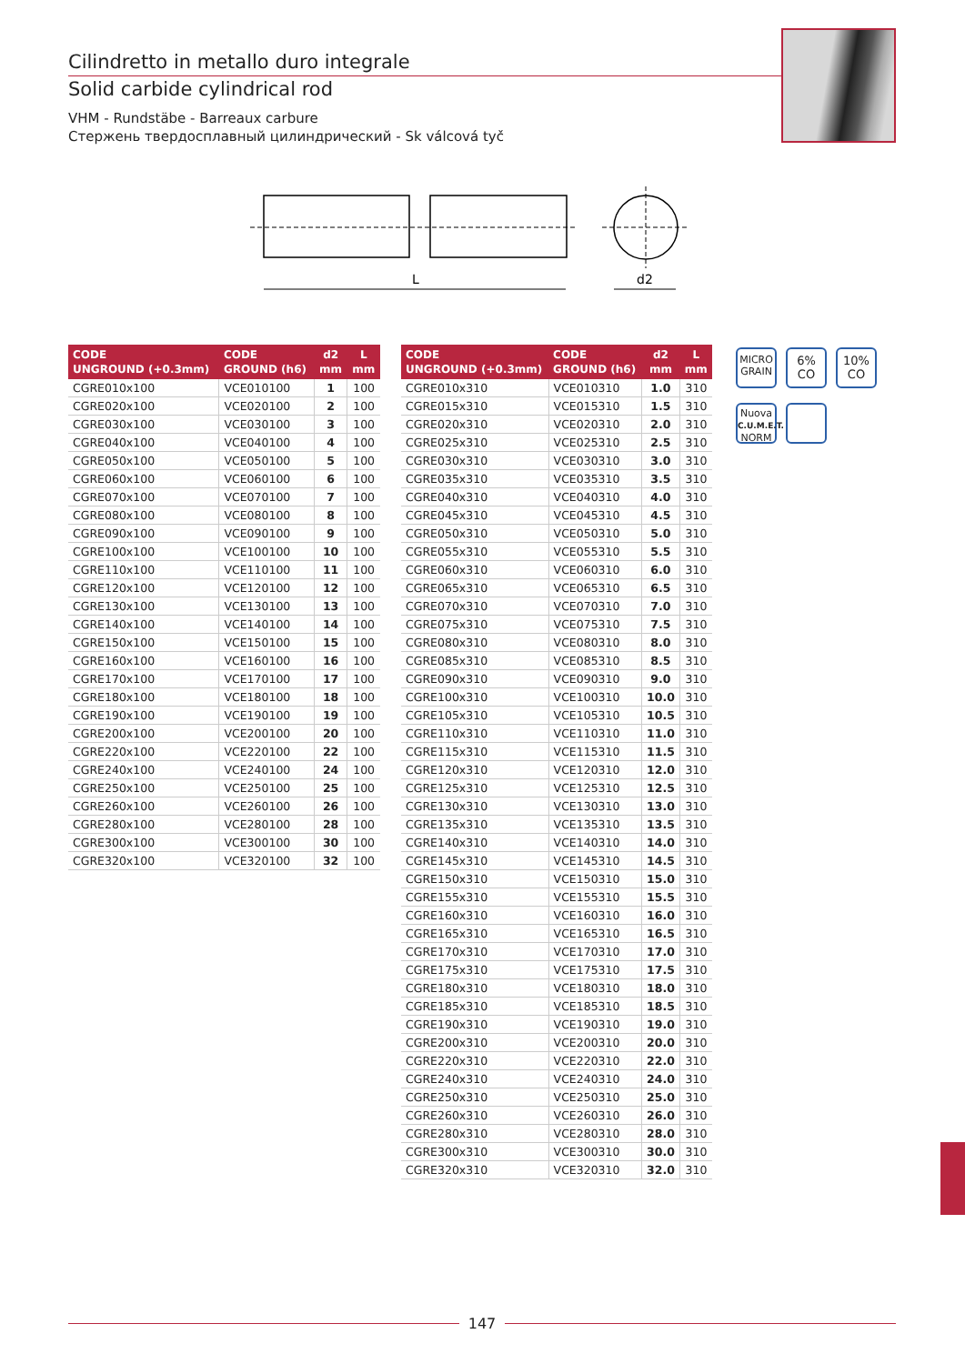Cilindretto in metallo duro integrale
Solid carbide cylindrical rod
VHM - Rundstäbe - Barreaux carbure
Стержень твердосплавный цилиндрический - Sk válcová tyč
L
d2
| CODE UNGROUND (+0.3mm) | CODE GROUND (h6) | d2 mm | L mm |
| --- | --- | --- | --- |
| CGRE010x100 | VCE010100 | 1 | 100 |
| CGRE020x100 | VCE020100 | 2 | 100 |
| CGRE030x100 | VCE030100 | 3 | 100 |
| CGRE040x100 | VCE040100 | 4 | 100 |
| CGRE050x100 | VCE050100 | 5 | 100 |
| CGRE060x100 | VCE060100 | 6 | 100 |
| CGRE070x100 | VCE070100 | 7 | 100 |
| CGRE080x100 | VCE080100 | 8 | 100 |
| CGRE090x100 | VCE090100 | 9 | 100 |
| CGRE100x100 | VCE100100 | 10 | 100 |
| CGRE110x100 | VCE110100 | 11 | 100 |
| CGRE120x100 | VCE120100 | 12 | 100 |
| CGRE130x100 | VCE130100 | 13 | 100 |
| CGRE140x100 | VCE140100 | 14 | 100 |
| CGRE150x100 | VCE150100 | 15 | 100 |
| CGRE160x100 | VCE160100 | 16 | 100 |
| CGRE170x100 | VCE170100 | 17 | 100 |
| CGRE180x100 | VCE180100 | 18 | 100 |
| CGRE190x100 | VCE190100 | 19 | 100 |
| CGRE200x100 | VCE200100 | 20 | 100 |
| CGRE220x100 | VCE220100 | 22 | 100 |
| CGRE240x100 | VCE240100 | 24 | 100 |
| CGRE250x100 | VCE250100 | 25 | 100 |
| CGRE260x100 | VCE260100 | 26 | 100 |
| CGRE280x100 | VCE280100 | 28 | 100 |
| CGRE300x100 | VCE300100 | 30 | 100 |
| CGRE320x100 | VCE320100 | 32 | 100 |
| CODE UNGROUND (+0.3mm) | CODE GROUND (h6) | d2 mm | L mm |
| --- | --- | --- | --- |
| CGRE010x310 | VCE010310 | 1.0 | 310 |
| CGRE015x310 | VCE015310 | 1.5 | 310 |
| CGRE020x310 | VCE020310 | 2.0 | 310 |
| CGRE025x310 | VCE025310 | 2.5 | 310 |
| CGRE030x310 | VCE030310 | 3.0 | 310 |
| CGRE035x310 | VCE035310 | 3.5 | 310 |
| CGRE040x310 | VCE040310 | 4.0 | 310 |
| CGRE045x310 | VCE045310 | 4.5 | 310 |
| CGRE050x310 | VCE050310 | 5.0 | 310 |
| CGRE055x310 | VCE055310 | 5.5 | 310 |
| CGRE060x310 | VCE060310 | 6.0 | 310 |
| CGRE065x310 | VCE065310 | 6.5 | 310 |
| CGRE070x310 | VCE070310 | 7.0 | 310 |
| CGRE075x310 | VCE075310 | 7.5 | 310 |
| CGRE080x310 | VCE080310 | 8.0 | 310 |
| CGRE085x310 | VCE085310 | 8.5 | 310 |
| CGRE090x310 | VCE090310 | 9.0 | 310 |
| CGRE100x310 | VCE100310 | 10.0 | 310 |
| CGRE105x310 | VCE105310 | 10.5 | 310 |
| CGRE110x310 | VCE110310 | 11.0 | 310 |
| CGRE115x310 | VCE115310 | 11.5 | 310 |
| CGRE120x310 | VCE120310 | 12.0 | 310 |
| CGRE125x310 | VCE125310 | 12.5 | 310 |
| CGRE130x310 | VCE130310 | 13.0 | 310 |
| CGRE135x310 | VCE135310 | 13.5 | 310 |
| CGRE140x310 | VCE140310 | 14.0 | 310 |
| CGRE145x310 | VCE145310 | 14.5 | 310 |
| CGRE150x310 | VCE150310 | 15.0 | 310 |
| CGRE155x310 | VCE155310 | 15.5 | 310 |
| CGRE160x310 | VCE160310 | 16.0 | 310 |
| CGRE165x310 | VCE165310 | 16.5 | 310 |
| CGRE170x310 | VCE170310 | 17.0 | 310 |
| CGRE175x310 | VCE175310 | 17.5 | 310 |
| CGRE180x310 | VCE180310 | 18.0 | 310 |
| CGRE185x310 | VCE185310 | 18.5 | 310 |
| CGRE190x310 | VCE190310 | 19.0 | 310 |
| CGRE200x310 | VCE200310 | 20.0 | 310 |
| CGRE220x310 | VCE220310 | 22.0 | 310 |
| CGRE240x310 | VCE240310 | 24.0 | 310 |
| CGRE250x310 | VCE250310 | 25.0 | 310 |
| CGRE260x310 | VCE260310 | 26.0 | 310 |
| CGRE280x310 | VCE280310 | 28.0 | 310 |
| CGRE300x310 | VCE300310 | 30.0 | 310 |
| CGRE320x310 | VCE320310 | 32.0 | 310 |
MICRO
GRAIN
6%
CO
10%
CO
Nuova
C.U.M.E.T.
NORM
147